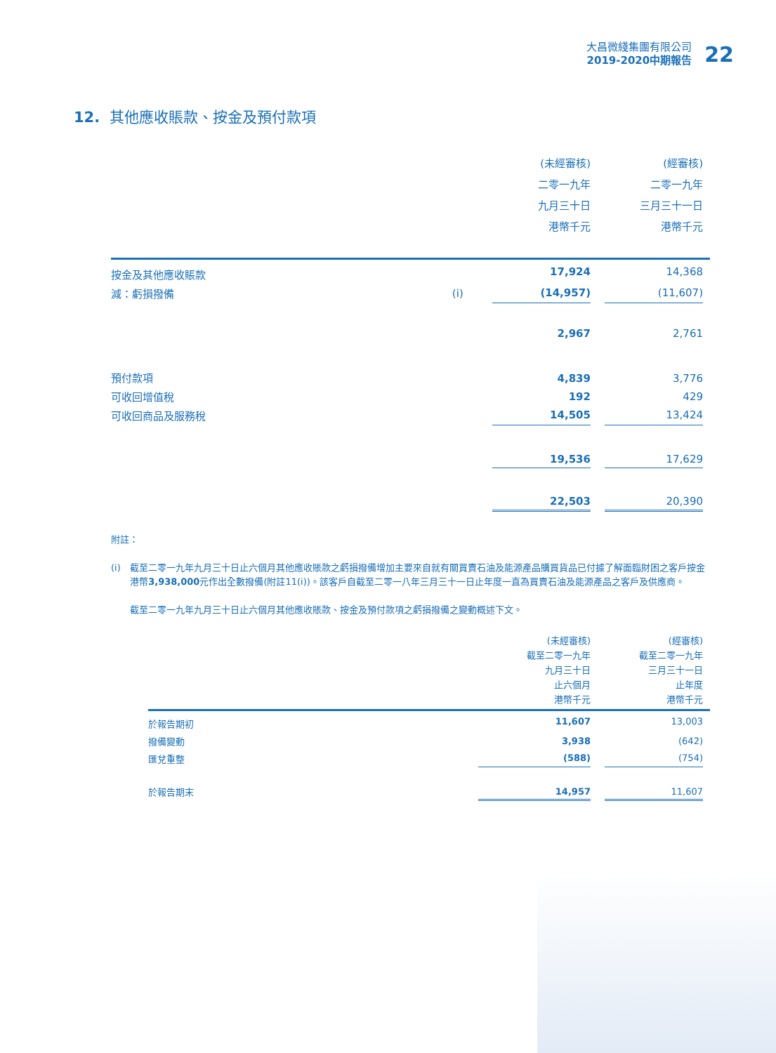大昌微綫集團有限公司
2019-2020中期報告
22
12. 其他應收賬款、按金及預付款項
| | | (未經審核) 二零一九年 九月三十日 港幣千元 | | (經審核) 二零一九年 三月三十一日 港幣千元 | |
| --- | --- | --- | --- | --- | --- |
| 按金及其他應收賬款 | | 17,924 | | 14,368 | |
| 減：虧損撥備 | (i) | (14,957) | | (11,607) | |
| | | 2,967 | | 2,761 | |
| 預付款項 | | 4,839 | | 3,776 | |
| 可收回增值稅 | | 192 | | 429 | |
| 可收回商品及服務稅 | | 14,505 | | 13,424 | |
| | | 19,536 | | 17,629 | |
| | | 22,503 | | 20,390 | |
附註：
(i) 截至二零一九年九月三十日止六個月其他應收賬款之虧損撥備增加主要來自就有關買賣石油及能源產品購買貨品已付據了解面臨財困之客戶按金港幣3,938,000元作出全數撥備(附註11(i))。該客戶自截至二零一八年三月三十一日止年度一直為買賣石油及能源產品之客戶及供應商。
截至二零一九年九月三十日止六個月其他應收賬款、按金及預付款項之虧損撥備之變動概述下文。
| | (未經審核) 截至二零一九年 九月三十日 止六個月 港幣千元 | | (經審核) 截至二零一九年 三月三十一日 止年度 港幣千元 | |
| --- | --- | --- | --- | --- |
| 於報告期初 | 11,607 | | 13,003 | |
| 撥備變動 | 3,938 | | (642) | |
| 匯兌重整 | (588) | | (754) | |
| 於報告期末 | 14,957 | | 11,607 | |